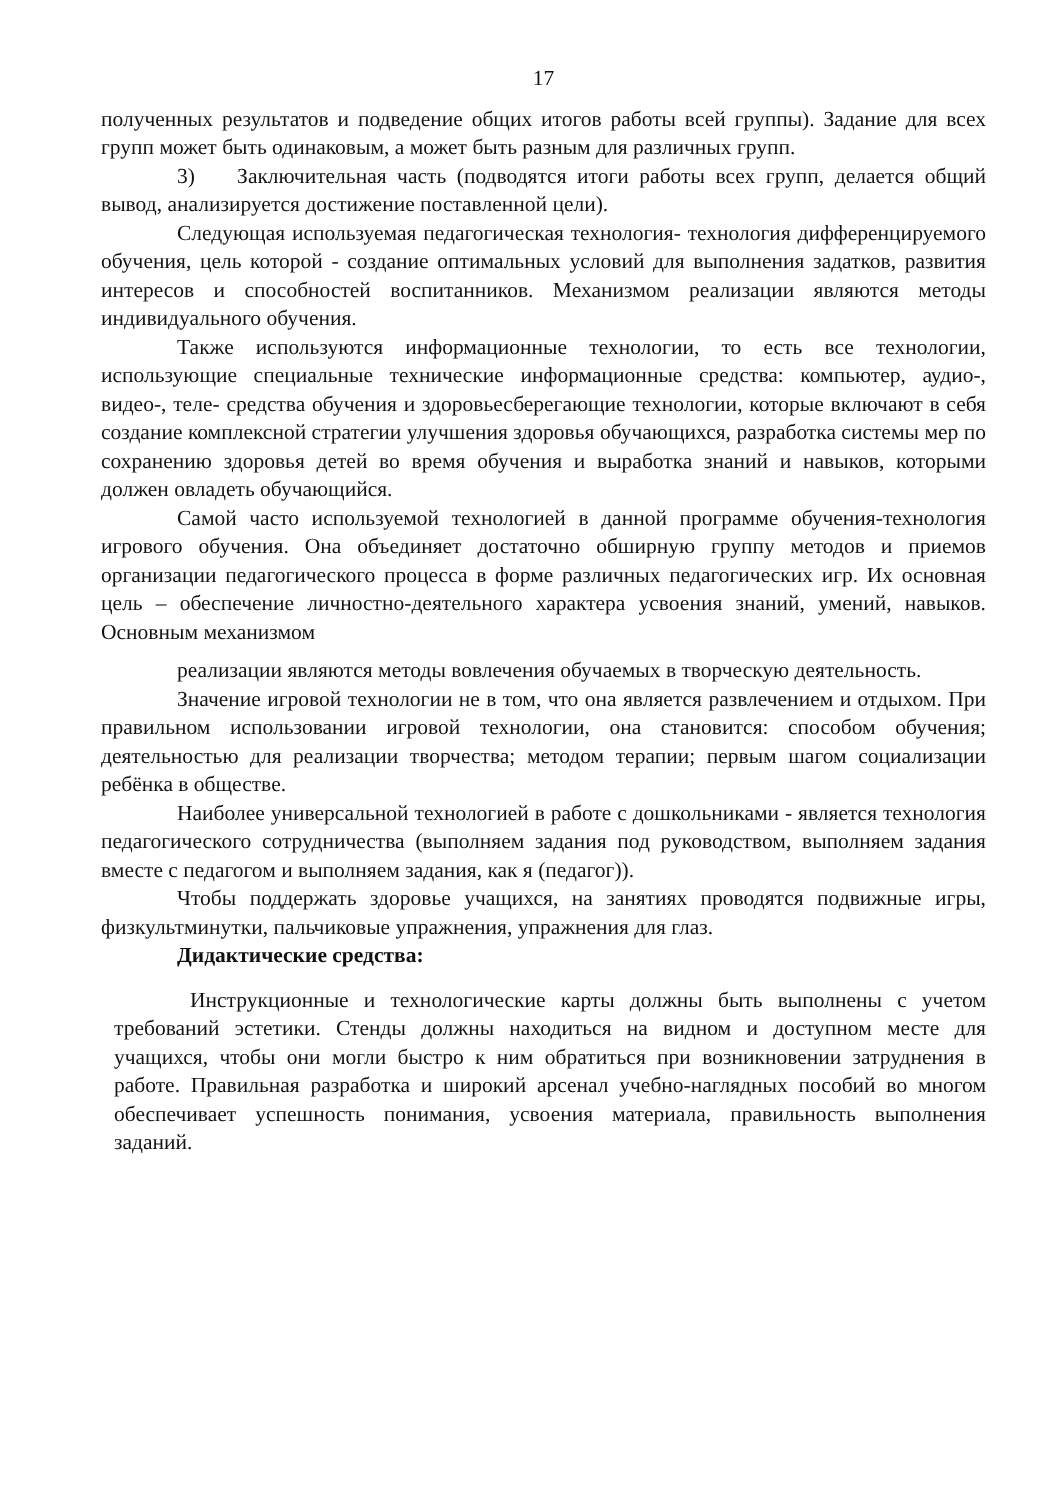17
полученных результатов и подведение общих итогов работы всей группы). Задание для всех групп может быть одинаковым, а может быть разным для различных групп.
3) Заключительная часть (подводятся итоги работы всех групп, делается общий вывод, анализируется достижение поставленной цели).
Следующая используемая педагогическая технология- технология дифференцируемого обучения, цель которой - создание оптимальных условий для выполнения задатков, развития интересов и способностей воспитанников. Механизмом реализации являются методы индивидуального обучения.
Также используются информационные технологии, то есть все технологии, использующие специальные технические информационные средства: компьютер, аудио-, видео-, теле- средства обучения и здоровьесберегающие технологии, которые включают в себя создание комплексной стратегии улучшения здоровья обучающихся, разработка системы мер по сохранению здоровья детей во время обучения и выработка знаний и навыков, которыми должен овладеть обучающийся.
Самой часто используемой технологией в данной программе обучения-технология игрового обучения. Она объединяет достаточно обширную группу методов и приемов организации педагогического процесса в форме различных педагогических игр. Их основная цель – обеспечение личностно-деятельного характера усвоения знаний, умений, навыков. Основным механизмом
реализации являются методы вовлечения обучаемых в творческую деятельность.
Значение игровой технологии не в том, что она является развлечением и отдыхом. При правильном использовании игровой технологии, она становится: способом обучения; деятельностью для реализации творчества; методом терапии; первым шагом социализации ребёнка в обществе.
Наиболее универсальной технологией в работе с дошкольниками - является технология педагогического сотрудничества (выполняем задания под руководством, выполняем задания вместе с педагогом и выполняем задания, как я (педагог)).
Чтобы поддержать здоровье учащихся, на занятиях проводятся подвижные игры, физкультминутки, пальчиковые упражнения, упражнения для глаз.
Дидактические средства:
Инструкционные и технологические карты должны быть выполнены с учетом требований эстетики. Стенды должны находиться на видном и доступном месте для учащихся, чтобы они могли быстро к ним обратиться при возникновении затруднения в работе. Правильная разработка и широкий арсенал учебно-наглядных пособий во многом обеспечивает успешность понимания, усвоения материала, правильность выполнения заданий.